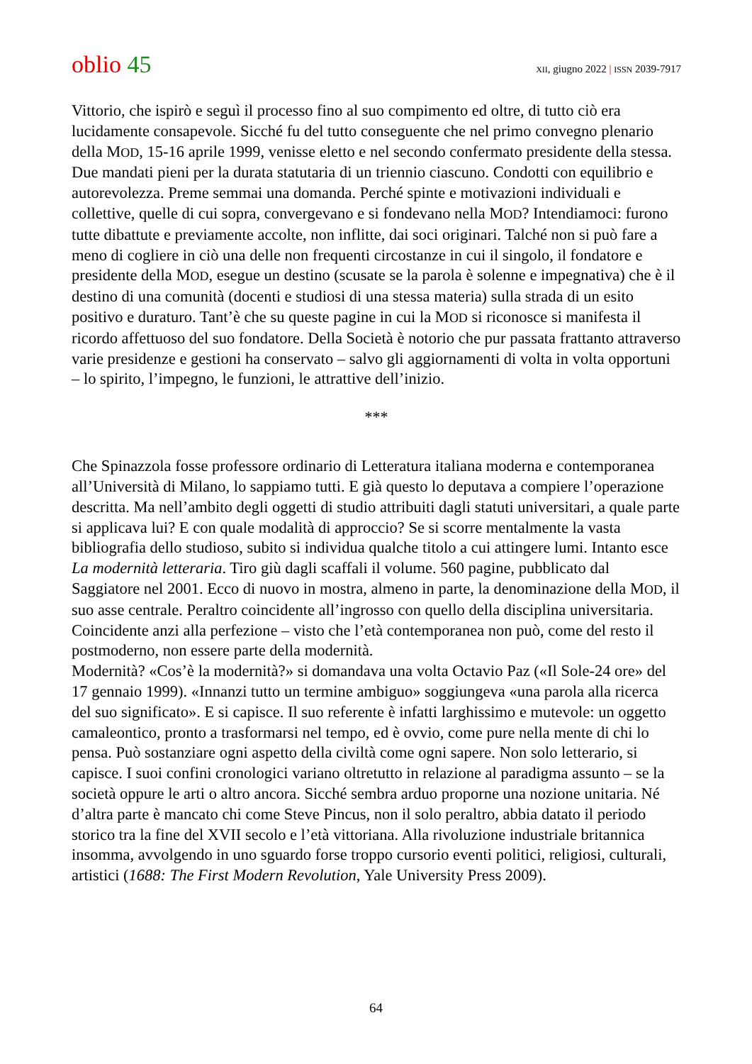oblio 45
XII, giugno 2022 | ISSN 2039-7917
Vittorio, che ispirò e seguì il processo fino al suo compimento ed oltre, di tutto ciò era lucidamente consapevole. Sicché fu del tutto conseguente che nel primo convegno plenario della MOD, 15-16 aprile 1999, venisse eletto e nel secondo confermato presidente della stessa. Due mandati pieni per la durata statutaria di un triennio ciascuno. Condotti con equilibrio e autorevolezza. Preme semmai una domanda. Perché spinte e motivazioni individuali e collettive, quelle di cui sopra, convergevano e si fondevano nella MOD? Intendiamoci: furono tutte dibattute e previamente accolte, non inflitte, dai soci originari. Talché non si può fare a meno di cogliere in ciò una delle non frequenti circostanze in cui il singolo, il fondatore e presidente della MOD, esegue un destino (scusate se la parola è solenne e impegnativa) che è il destino di una comunità (docenti e studiosi di una stessa materia) sulla strada di un esito positivo e duraturo. Tant’è che su queste pagine in cui la MOD si riconosce si manifesta il ricordo affettuoso del suo fondatore. Della Società è notorio che pur passata frattanto attraverso varie presidenze e gestioni ha conservato – salvo gli aggiornamenti di volta in volta opportuni – lo spirito, l’impegno, le funzioni, le attrattive dell’inizio.
***
Che Spinazzola fosse professore ordinario di Letteratura italiana moderna e contemporanea all’Università di Milano, lo sappiamo tutti. E già questo lo deputava a compiere l’operazione descritta. Ma nell’ambito degli oggetti di studio attribuiti dagli statuti universitari, a quale parte si applicava lui? E con quale modalità di approccio? Se si scorre mentalmente la vasta bibliografia dello studioso, subito si individua qualche titolo a cui attingere lumi. Intanto esce La modernità letteraria. Tiro giù dagli scaffali il volume. 560 pagine, pubblicato dal Saggiatore nel 2001. Ecco di nuovo in mostra, almeno in parte, la denominazione della MOD, il suo asse centrale. Peraltro coincidente all’ingrosso con quello della disciplina universitaria. Coincidente anzi alla perfezione – visto che l’età contemporanea non può, come del resto il postmoderno, non essere parte della modernità.
Modernità? «Cos’è la modernità?» si domandava una volta Octavio Paz («Il Sole-24 ore» del 17 gennaio 1999). «Innanzi tutto un termine ambiguo» soggiungeva «una parola alla ricerca del suo significato». E si capisce. Il suo referente è infatti larghissimo e mutevole: un oggetto camaleontico, pronto a trasformarsi nel tempo, ed è ovvio, come pure nella mente di chi lo pensa. Può sostanziare ogni aspetto della civiltà come ogni sapere. Non solo letterario, si capisce. I suoi confini cronologici variano oltretutto in relazione al paradigma assunto – se la società oppure le arti o altro ancora. Sicché sembra arduo proporne una nozione unitaria. Né d’altra parte è mancato chi come Steve Pincus, non il solo peraltro, abbia datato il periodo storico tra la fine del XVII secolo e l’età vittoriana. Alla rivoluzione industriale britannica insomma, avvolgendo in uno sguardo forse troppo cursorio eventi politici, religiosi, culturali, artistici (1688: The First Modern Revolution, Yale University Press 2009).
64